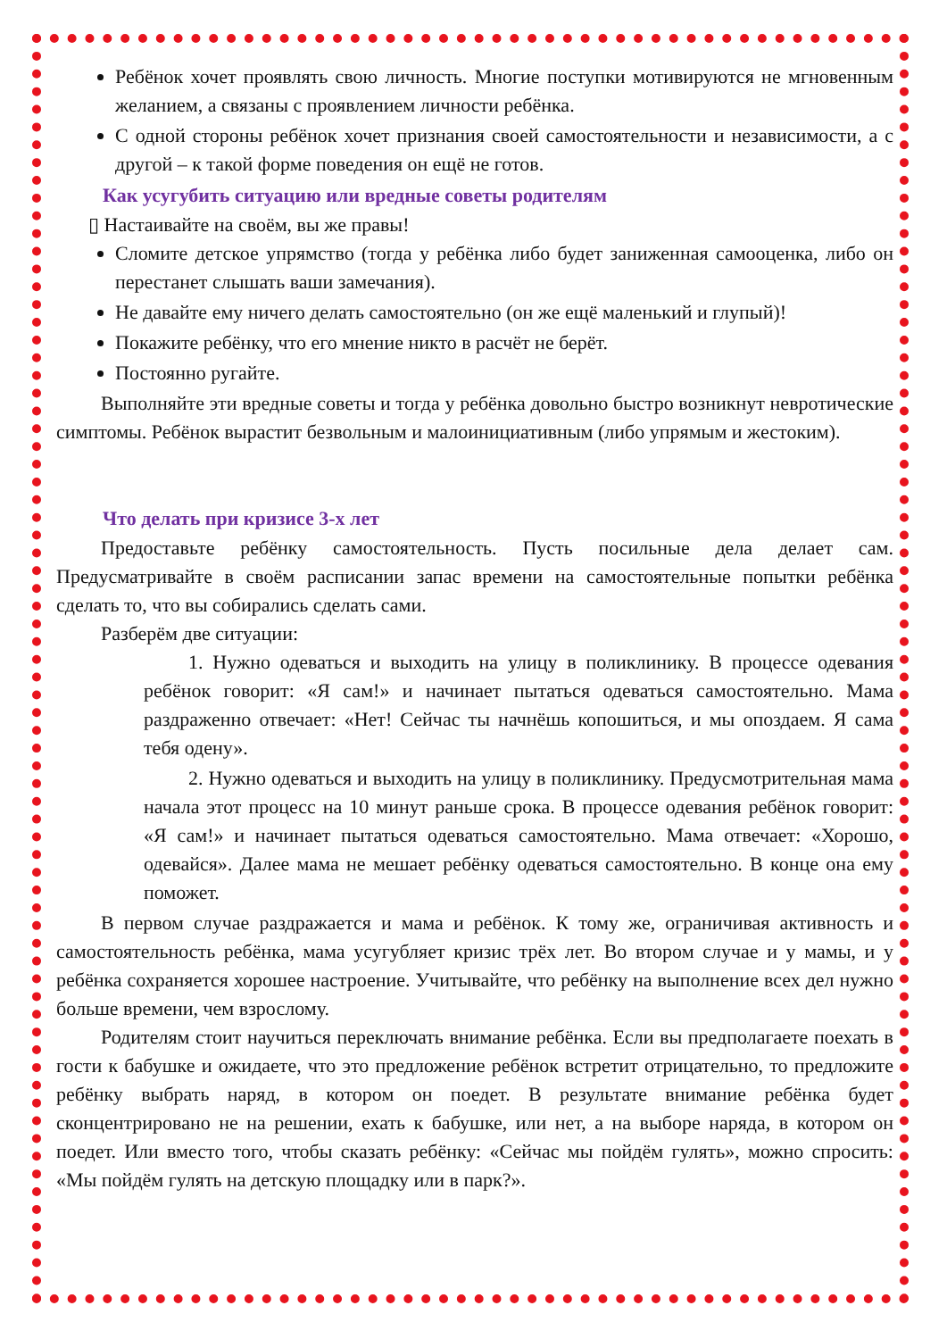Ребёнок хочет проявлять свою личность. Многие поступки мотивируются не мгновенным желанием, а связаны с проявлением личности ребёнка.
С одной стороны ребёнок хочет признания своей самостоятельности и независимости, а с другой – к такой форме поведения он ещё не готов.
Как усугубить ситуацию или вредные советы родителям
▯ Настаивайте на своём, вы же правы!
Сломите детское упрямство (тогда у ребёнка либо будет заниженная самооценка, либо он перестанет слышать ваши замечания).
Не давайте ему ничего делать самостоятельно (он же ещё маленький и глупый)!
Покажите ребёнку, что его мнение никто в расчёт не берёт.
Постоянно ругайте.
Выполняйте эти вредные советы и тогда у ребёнка довольно быстро возникнут невротические симптомы. Ребёнок вырастит безвольным и малоинициативным (либо упрямым и жестоким).
Что делать при кризисе 3-х лет
Предоставьте ребёнку самостоятельность. Пусть посильные дела делает сам. Предусматривайте в своём расписании запас времени на самостоятельные попытки ребёнка сделать то, что вы собирались сделать сами.
Разберём две ситуации:
1. Нужно одеваться и выходить на улицу в поликлинику. В процессе одевания ребёнок говорит: «Я сам!» и начинает пытаться одеваться самостоятельно. Мама раздраженно отвечает: «Нет! Сейчас ты начнёшь копошиться, и мы опоздаем. Я сама тебя одену».
2. Нужно одеваться и выходить на улицу в поликлинику. Предусмотрительная мама начала этот процесс на 10 минут раньше срока. В процессе одевания ребёнок говорит: «Я сам!» и начинает пытаться одеваться самостоятельно. Мама отвечает: «Хорошо, одевайся». Далее мама не мешает ребёнку одеваться самостоятельно. В конце она ему поможет.
В первом случае раздражается и мама и ребёнок. К тому же, ограничивая активность и самостоятельность ребёнка, мама усугубляет кризис трёх лет. Во втором случае и у мамы, и у ребёнка сохраняется хорошее настроение. Учитывайте, что ребёнку на выполнение всех дел нужно больше времени, чем взрослому.
Родителям стоит научиться переключать внимание ребёнка. Если вы предполагаете поехать в гости к бабушке и ожидаете, что это предложение ребёнок встретит отрицательно, то предложите ребёнку выбрать наряд, в котором он поедет. В результате внимание ребёнка будет сконцентрировано не на решении, ехать к бабушке, или нет, а на выборе наряда, в котором он поедет. Или вместо того, чтобы сказать ребёнку: «Сейчас мы пойдём гулять», можно спросить: «Мы пойдём гулять на детскую площадку или в парк?».